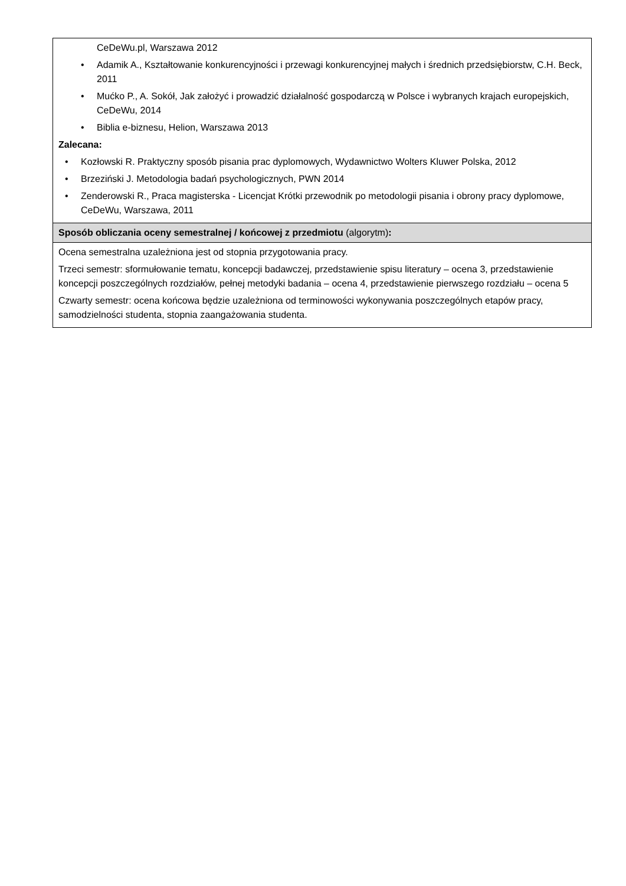| CeDeWu.pl, Warszawa 2012 • Adamik A., Kształtowanie konkurencyjności i przewagi konkurencyjnej małych i średnich przedsiębiorstw, C.H. Beck, 2011 • Mućko P., A. Sokół, Jak założyć i prowadzić działalność gospodarczą w Polsce i wybranych krajach europejskich, CeDeWu, 2014 • Biblia e-biznesu, Helion, Warszawa 2013 Zalecana: • Kozłowski R. Praktyczny sposób pisania prac dyplomowych, Wydawnictwo Wolters Kluwer Polska, 2012 • Brzeziński J. Metodologia badań psychologicznych, PWN 2014 • Zenderowski R., Praca magisterska - Licencjat Krótki przewodnik po metodologii pisania i obrony pracy dyplomowe, CeDeWu, Warszawa, 2011 |
| Sposób obliczania oceny semestralnej / końcowej z przedmiotu (algorytm) : |
| Ocena semestralna uzależniona jest od stopnia przygotowania pracy. Trzeci semestr: sformułowanie tematu, koncepcji badawczej, przedstawienie spisu literatury – ocena 3, przedstawienie koncepcji poszczególnych rozdziałów, pełnej metodyki badania – ocena 4, przedstawienie pierwszego rozdziału – ocena 5 Czwarty semestr: ocena końcowa będzie uzależniona od terminowości wykonywania poszczególnych etapów pracy, samodzielności studenta, stopnia zaangażowania studenta. |